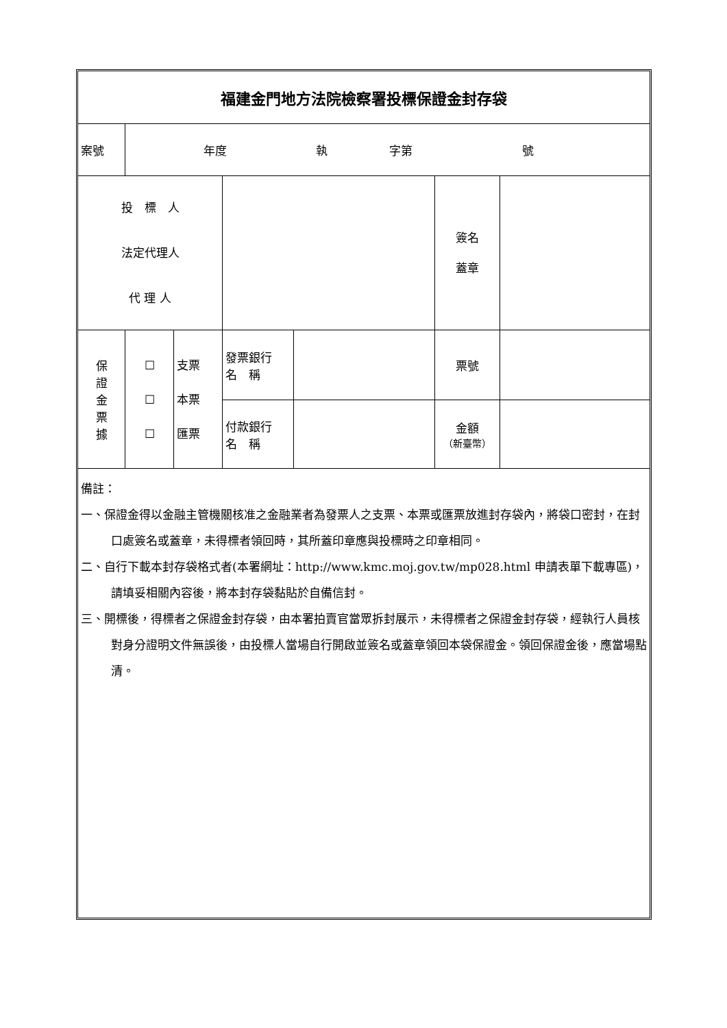| 福建金門地方法院檢察署投標保證金封存袋 | | | | | | |
| 案號 | 年度 執 字第 號 | | | | | |
| 投 標 人 法定代理人 代 理 人 | | | | | 簽名 蓋章 | |
| 保 證 金 票 據 | ☐ ☐ ☐ | 支票 本票 匯票 | 發票銀行 名 稱 | | 票號 | |
| | | | 付款銀行 名 稱 | | 金額 （新臺幣） | |
| 備註： 一、保證金得以金融主管機關核准之金融業者為發票人之支票、本票或匯票放進封存袋內，將袋口密封，在封口處簽名或蓋章，未得標者領回時，其所蓋印章應與投標時之印章相同。 二、自行下載本封存袋格式者(本署網址：http://www.kmc.moj.gov.tw/mp028.html 申請表單下載專區)，請填妥相關內容後，將本封存袋黏貼於自備信封。 三、開標後，得標者之保證金封存袋，由本署拍賣官當眾拆封展示，未得標者之保證金封存袋，經執行人員核對身分證明文件無誤後，由投標人當場自行開啟並簽名或蓋章領回本袋保證金。領回保證金後，應當場點清。 | | | | | | |